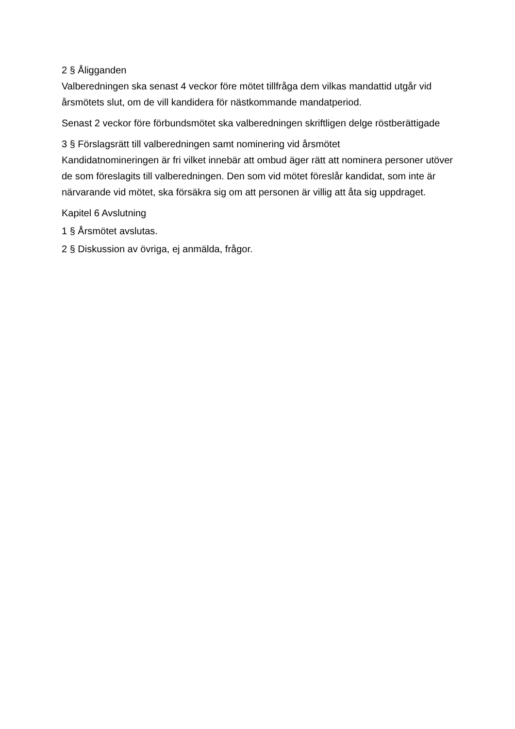2 § Åligganden
Valberedningen ska senast 4 veckor före mötet tillfråga dem vilkas mandattid utgår vid årsmötets slut, om de vill kandidera för nästkommande mandatperiod.
Senast 2 veckor före förbundsmötet ska valberedningen skriftligen delge röstberättigade
3 § Förslagsrätt till valberedningen samt nominering vid årsmötet
Kandidatnomineringen är fri vilket innebär att ombud äger rätt att nominera personer utöver de som föreslagits till valberedningen. Den som vid mötet föreslår kandidat, som inte är närvarande vid mötet, ska försäkra sig om att personen är villig att åta sig uppdraget.
Kapitel 6 Avslutning
1 § Årsmötet avslutas.
2 § Diskussion av övriga, ej anmälda, frågor.